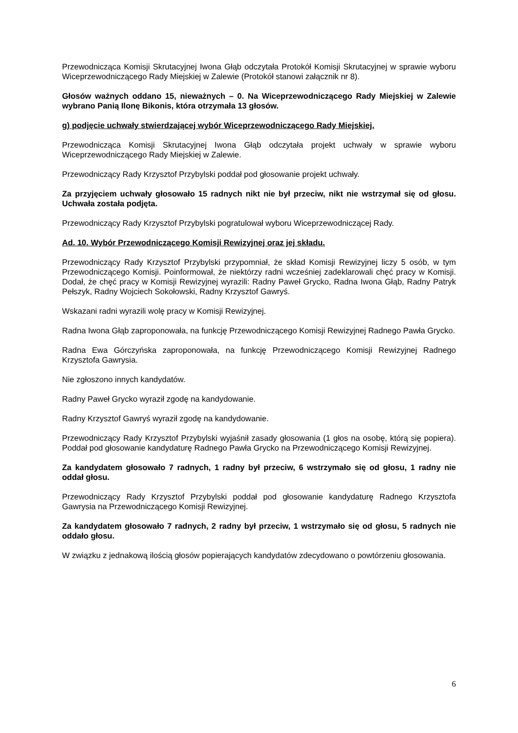Przewodnicząca Komisji Skrutacyjnej Iwona Głąb odczytała Protokół Komisji Skrutacyjnej w sprawie wyboru Wiceprzewodniczącego Rady Miejskiej w Zalewie (Protokół stanowi załącznik nr 8).
Głosów ważnych oddano 15, nieważnych – 0. Na Wiceprzewodniczącego Rady Miejskiej w Zalewie wybrano Panią Ilonę Bikonis, która otrzymała 13 głosów.
g) podjęcie uchwały stwierdzającej wybór Wiceprzewodniczącego Rady Miejskiej.
Przewodnicząca Komisji Skrutacyjnej Iwona Głąb odczytała projekt uchwały w sprawie wyboru Wiceprzewodniczącego Rady Miejskiej w Zalewie.
Przewodniczący Rady Krzysztof Przybylski poddał pod głosowanie projekt uchwały.
Za przyjęciem uchwały głosowało 15 radnych nikt nie był przeciw, nikt nie wstrzymał się od głosu. Uchwała została podjęta.
Przewodniczący Rady Krzysztof Przybylski pogratulował wyboru Wiceprzewodniczącej Rady.
Ad. 10. Wybór Przewodniczącego Komisji Rewizyjnej oraz jej składu.
Przewodniczący Rady Krzysztof Przybylski przypomniał, że skład Komisji Rewizyjnej liczy 5 osób, w tym Przewodniczącego Komisji. Poinformował, że niektórzy radni wcześniej zadeklarowali chęć pracy w Komisji. Dodał, że chęć pracy w Komisji Rewizyjnej wyrazili: Radny Paweł Grycko, Radna Iwona Głąb, Radny Patryk Pełszyk, Radny Wojciech Sokołowski, Radny Krzysztof Gawryś.
Wskazani radni wyrazili wolę pracy w Komisji Rewizyjnej.
Radna Iwona Głąb zaproponowała, na funkcję Przewodniczącego Komisji Rewizyjnej Radnego Pawła Grycko.
Radna Ewa Górczyńska zaproponowała, na funkcję Przewodniczącego Komisji Rewizyjnej Radnego Krzysztofa Gawrysia.
Nie zgłoszono innych kandydatów.
Radny Paweł Grycko wyraził zgodę na kandydowanie.
Radny Krzysztof Gawryś wyraził zgodę na kandydowanie.
Przewodniczący Rady Krzysztof Przybylski wyjaśnił zasady głosowania (1 głos na osobę, którą się popiera). Poddał pod głosowanie kandydaturę Radnego Pawła Grycko na Przewodniczącego Komisji Rewizyjnej.
Za kandydatem głosowało 7 radnych, 1 radny był przeciw, 6 wstrzymało się od głosu, 1 radny nie oddał głosu.
Przewodniczący Rady Krzysztof Przybylski poddał pod głosowanie kandydaturę Radnego Krzysztofa Gawrysia na Przewodniczącego Komisji Rewizyjnej.
Za kandydatem głosowało 7 radnych, 2 radny był przeciw, 1 wstrzymało się od głosu, 5 radnych nie oddało głosu.
W związku z jednakową ilością głosów popierających kandydatów zdecydowano o powtórzeniu głosowania.
6